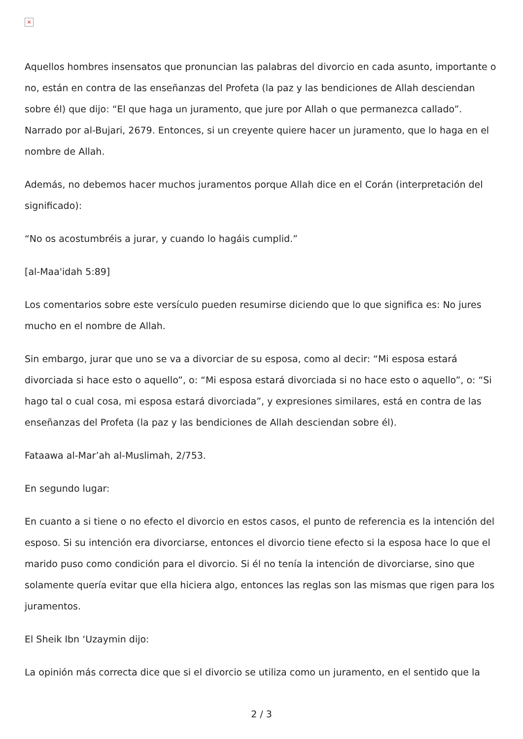×
Aquellos hombres insensatos que pronuncian las palabras del divorcio en cada asunto, importante o no, están en contra de las enseñanzas del Profeta (la paz y las bendiciones de Allah desciendan sobre él) que dijo: “El que haga un juramento, que jure por Allah o que permanezca callado”. Narrado por al-Bujari, 2679. Entonces, si un creyente quiere hacer un juramento, que lo haga en el nombre de Allah.
Además, no debemos hacer muchos juramentos porque Allah dice en el Corán (interpretación del significado):
“No os acostumbréis a jurar, y cuando lo hagáis cumplid.”
[al-Maa'idah 5:89]
Los comentarios sobre este versículo pueden resumirse diciendo que lo que significa es: No jures mucho en el nombre de Allah.
Sin embargo, jurar que uno se va a divorciar de su esposa, como al decir: “Mi esposa estará divorciada si hace esto o aquello”, o: “Mi esposa estará divorciada si no hace esto o aquello”, o: “Si hago tal o cual cosa, mi esposa estará divorciada”, y expresiones similares, está en contra de las enseñanzas del Profeta (la paz y las bendiciones de Allah desciendan sobre él).
Fataawa al-Mar’ah al-Muslimah, 2/753.
En segundo lugar:
En cuanto a si tiene o no efecto el divorcio en estos casos, el punto de referencia es la intención del esposo. Si su intención era divorciarse, entonces el divorcio tiene efecto si la esposa hace lo que el marido puso como condición para el divorcio. Si él no tenía la intención de divorciarse, sino que solamente quería evitar que ella hiciera algo, entonces las reglas son las mismas que rigen para los juramentos.
El Sheik Ibn ‘Uzaymin dijo:
La opinión más correcta dice que si el divorcio se utiliza como un juramento, en el sentido que la
2 / 3